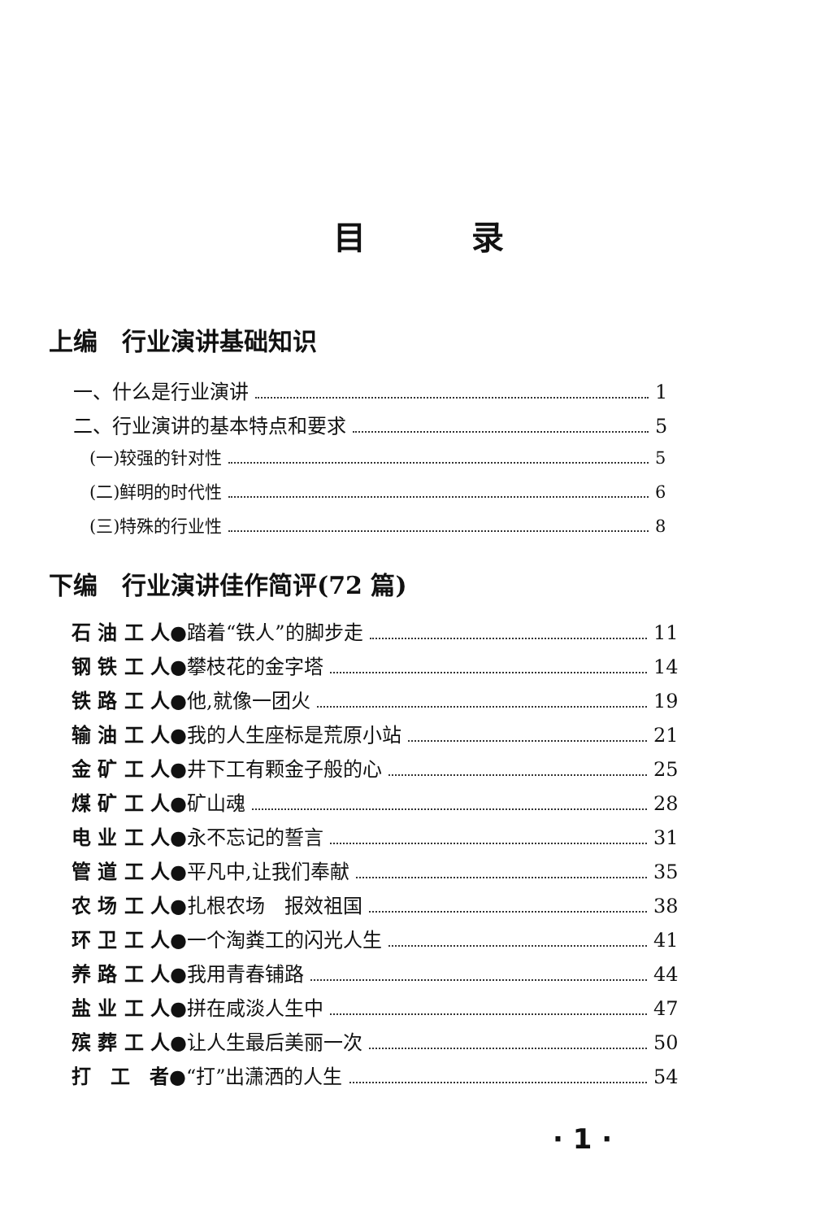目录
上编　行业演讲基础知识
一、什么是行业演讲 1
二、行业演讲的基本特点和要求 5
(一)较强的针对性 5
(二)鲜明的时代性 6
(三)特殊的行业性 8
下编　行业演讲佳作简评(72 篇)
石 油 工 人●踏着“铁人”的脚步走 11
钢 铁 工 人●攀枝花的金字塔 14
铁 路 工 人●他,就像一团火 19
输 油 工 人●我的人生座标是荒原小站 21
金 矿 工 人●井下工有颗金子般的心 25
煤 矿 工 人●矿山魂 28
电 业 工 人●永不忘记的誓言 31
管 道 工 人●平凡中,让我们奉献 35
农 场 工 人●扎根农场　报效祖国 38
环 卫 工 人●一个淘粪工的闪光人生 41
养 路 工 人●我用青春铺路 44
盐 业 工 人●拼在咸淡人生中 47
殡 葬 工 人●让人生最后美丽一次 50
打　工　者●“打”出潇洒的人生 54
· 1 ·